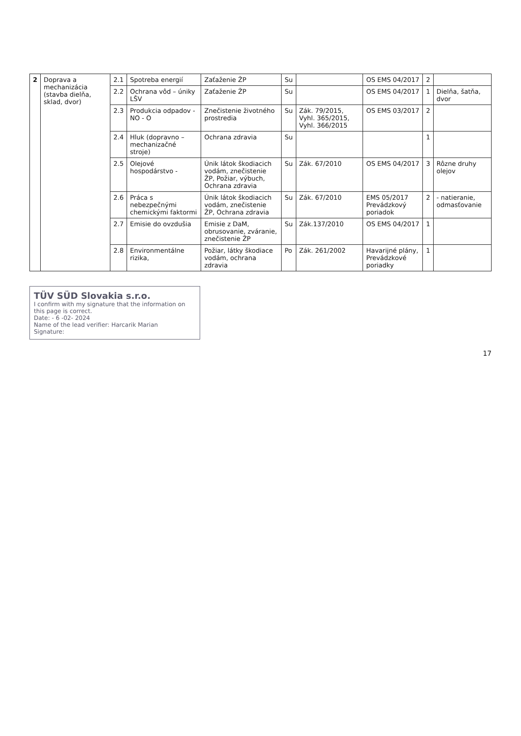| 2 | Doprava a mechanizácia (stavba dielňa, sklad, dvor) | 2.1 | Spotreba energií | Zaťaženie ŽP | Su | | OS EMS 04/2017 | 2 | |
| | | 2.2 | Ochrana vôd – úniky LŠV | Zaťaženie ŽP | Su | | OS EMS 04/2017 | 1 | Dielňa, šatňa, dvor |
| | | 2.3 | Produkcia odpadov - NO - O | Znečistenie životného prostredia | Su | Zák. 79/2015, Vyhl. 365/2015, Vyhl. 366/2015 | OS EMS 03/2017 | 2 | |
| | | 2.4 | Hluk (dopravno – mechanizačné stroje) | Ochrana zdravia | Su | | | 1 | |
| | | 2.5 | Olejové hospodárstvo - | Únik látok škodiacich vodám, znečistenie ŽP, Požiar, výbuch, Ochrana zdravia | Su | Zák. 67/2010 | OS EMS 04/2017 | 3 | Rôzne druhy olejov |
| | | 2.6 | Práca s nebezpečnými chemickými faktormi | Únik látok škodiacich vodám, znečistenie ŽP, Ochrana zdravia | Su | Zák. 67/2010 | EMS 05/2017 Prevádzkový poriadok | 2 | - natieranie, odmasťovanie |
| | | 2.7 | Emisie do ovzdušia | Emisie z DaM, obrusovanie, zváranie, znečistenie ŽP | Su | Zák.137/2010 | OS EMS 04/2017 | 1 | |
| | | 2.8 | Environmentálne rizika, | Požiar, látky škodiace vodám, ochrana zdravia | Po | Zák. 261/2002 | Havarijné plány, Prevádzkové poriadky | 1 | |
TÜV SÜD Slovakia s.r.o.
I confirm with my signature that the information on this page is correct.
Date: - 6 -02- 2024
Name of the lead verifier: Harcarik Marian
Signature:
17